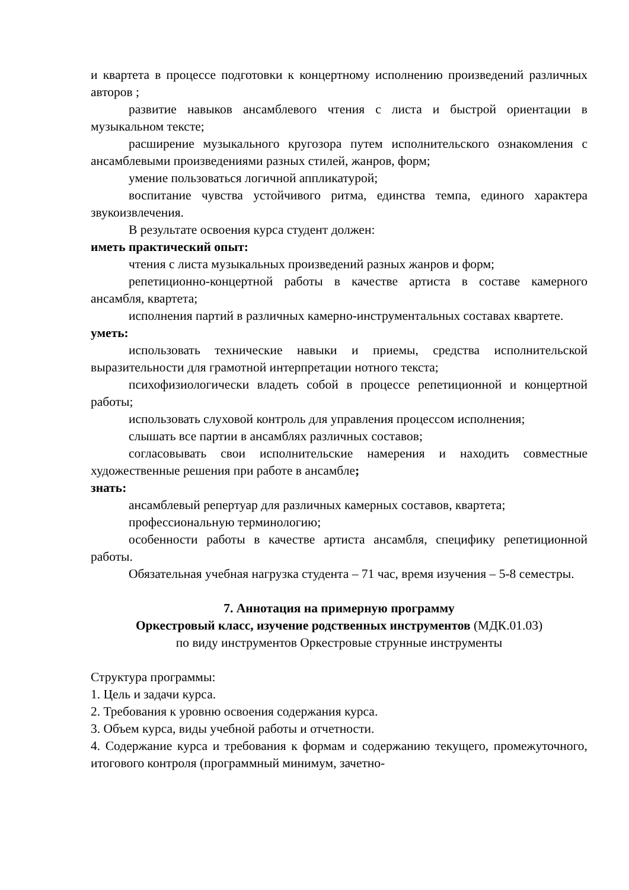и квартета в процессе подготовки к концертному исполнению произведений различных авторов ;
развитие навыков ансамблевого чтения с листа и быстрой ориентации в музыкальном тексте;
расширение музыкального кругозора путем исполнительского ознакомления с ансамблевыми произведениями разных стилей, жанров, форм;
умение пользоваться логичной аппликатурой;
воспитание чувства устойчивого ритма, единства темпа, единого характера звукоизвлечения.
В результате освоения курса студент должен:
иметь практический опыт:
чтения с листа музыкальных произведений разных жанров и форм;
репетиционно-концертной работы в качестве артиста в составе камерного ансамбля, квартета;
исполнения партий в различных камерно-инструментальных составах квартете.
уметь:
использовать технические навыки и приемы, средства исполнительской выразительности для грамотной интерпретации нотного текста;
психофизиологически владеть собой в процессе репетиционной и концертной работы;
использовать слуховой контроль для управления процессом исполнения;
слышать все партии в ансамблях различных составов;
согласовывать свои исполнительские намерения и находить совместные художественные решения при работе в ансамбле;
знать:
ансамблевый репертуар для различных камерных составов, квартета;
профессиональную терминологию;
особенности работы в качестве артиста ансамбля, специфику репетиционной работы.
Обязательная учебная нагрузка студента – 71 час, время изучения – 5-8 семестры.
7. Аннотация на примерную программу
Оркестровый класс, изучение родственных инструментов (МДК.01.03)
по виду инструментов Оркестровые струнные инструменты
Структура программы:
1. Цель и задачи курса.
2. Требования к уровню освоения содержания курса.
3. Объем курса, виды учебной работы и отчетности.
4. Содержание курса и требования к формам и содержанию текущего, промежуточного, итогового контроля (программный минимум, зачетно-